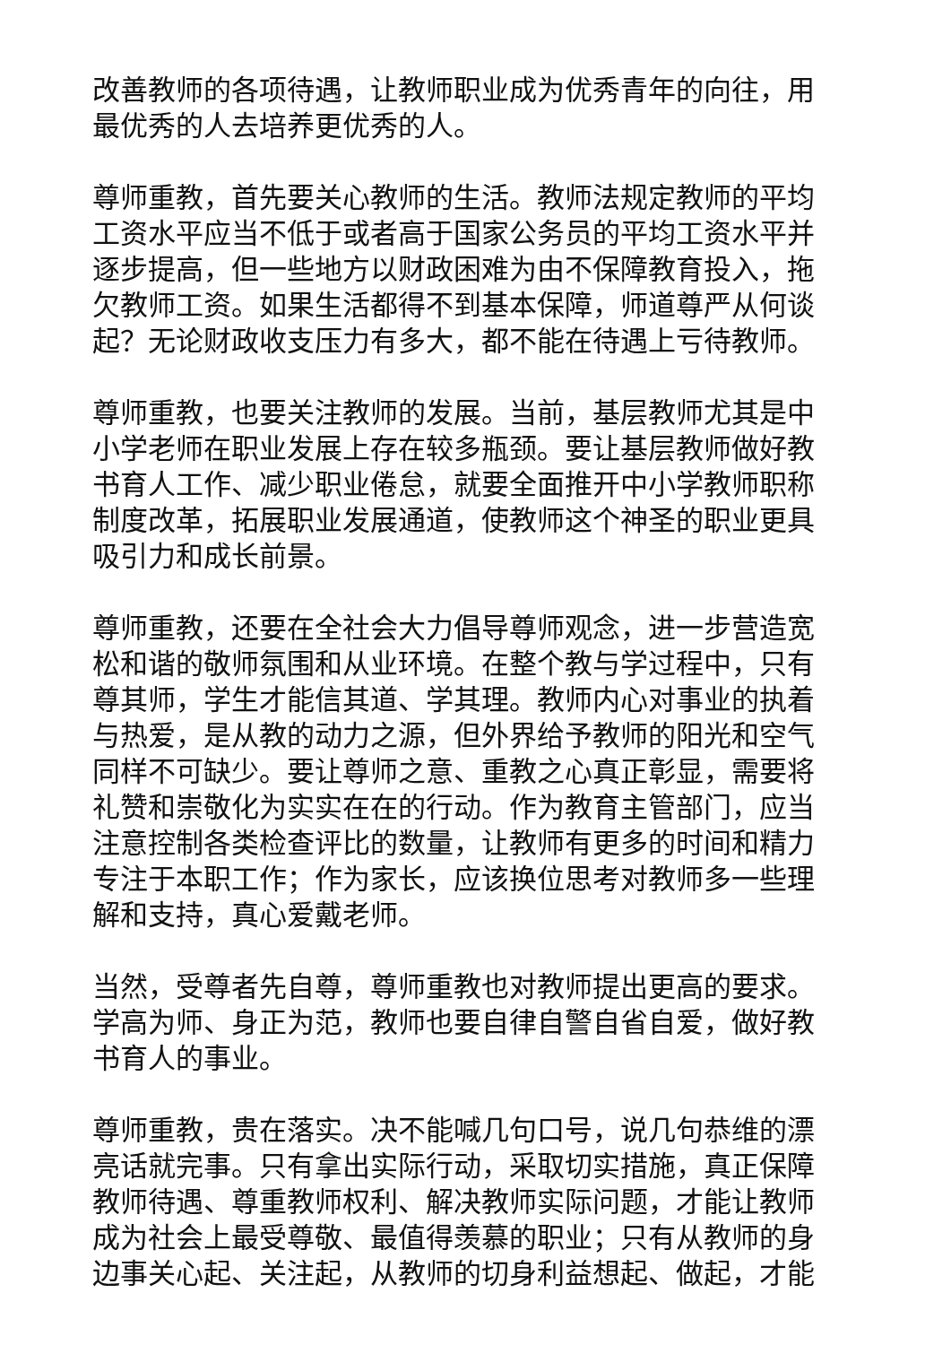改善教师的各项待遇，让教师职业成为优秀青年的向往，用最优秀的人去培养更优秀的人。
尊师重教，首先要关心教师的生活。教师法规定教师的平均工资水平应当不低于或者高于国家公务员的平均工资水平并逐步提高，但一些地方以财政困难为由不保障教育投入，拖欠教师工资。如果生活都得不到基本保障，师道尊严从何谈起？无论财政收支压力有多大，都不能在待遇上亏待教师。
尊师重教，也要关注教师的发展。当前，基层教师尤其是中小学老师在职业发展上存在较多瓶颈。要让基层教师做好教书育人工作、减少职业倦怠，就要全面推开中小学教师职称制度改革，拓展职业发展通道，使教师这个神圣的职业更具吸引力和成长前景。
尊师重教，还要在全社会大力倡导尊师观念，进一步营造宽松和谐的敬师氛围和从业环境。在整个教与学过程中，只有尊其师，学生才能信其道、学其理。教师内心对事业的执着与热爱，是从教的动力之源，但外界给予教师的阳光和空气同样不可缺少。要让尊师之意、重教之心真正彰显，需要将礼赞和崇敬化为实实在在的行动。作为教育主管部门，应当注意控制各类检查评比的数量，让教师有更多的时间和精力专注于本职工作；作为家长，应该换位思考对教师多一些理解和支持，真心爱戴老师。
当然，受尊者先自尊，尊师重教也对教师提出更高的要求。学高为师、身正为范，教师也要自律自警自省自爱，做好教书育人的事业。
尊师重教，贵在落实。决不能喊几句口号，说几句恭维的漂亮话就完事。只有拿出实际行动，采取切实措施，真正保障教师待遇、尊重教师权利、解决教师实际问题，才能让教师成为社会上最受尊敬、最值得羡慕的职业；只有从教师的身边事关心起、关注起，从教师的切身利益想起、做起，才能